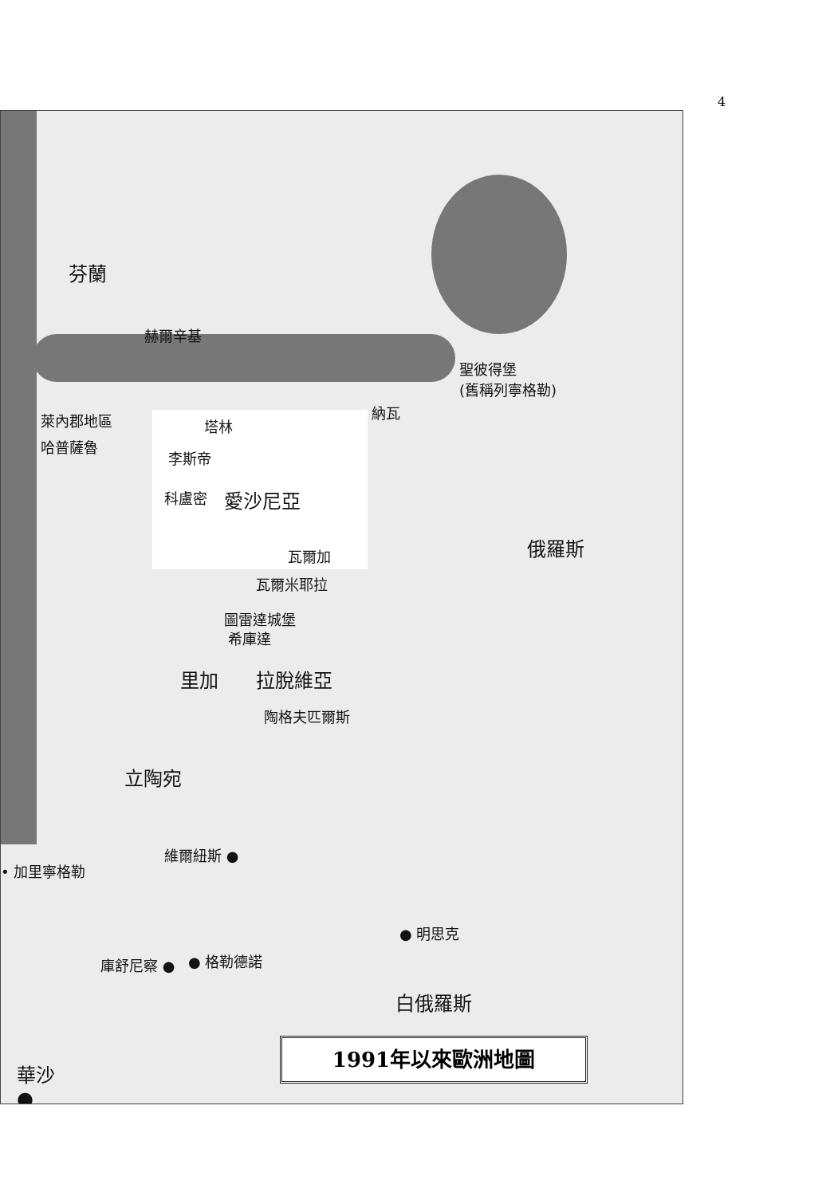4
芬蘭
赫爾辛基
聖彼得堡
(舊稱列寧格勒)
納瓦
塔林
萊內郡地區
哈普薩魯
李斯帝
科盧密 愛沙尼亞
俄羅斯
瓦爾加
瓦爾米耶拉
圖雷達城堡
希庫達
里加 拉脫維亞
陶格夫匹爾斯
立陶宛
維爾紐斯 ●
• 加里寧格勒
● 明思克
庫舒尼察 ● ● 格勒德諾
白俄羅斯
華沙
●
1991年以來歐洲地圖